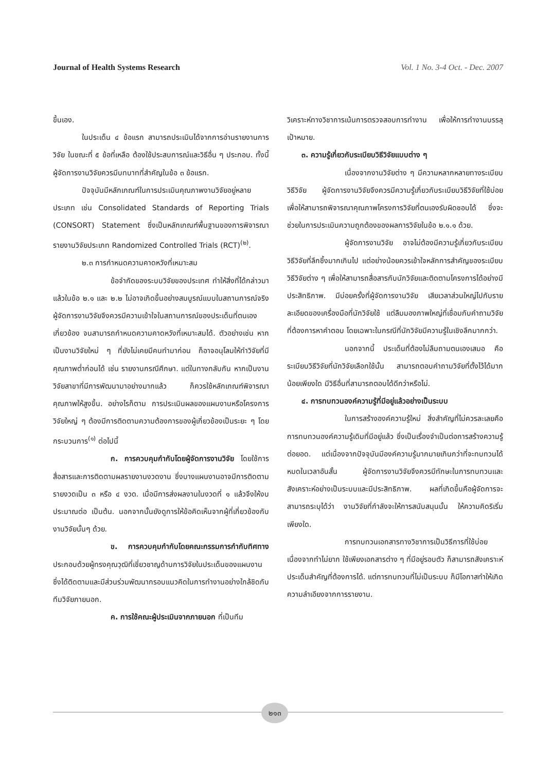Journal of Health Systems Research Vol. 1 No. 3-4 Oct. - Dec. 2007
ขึ้นเอง.
ในประเด็น ๔ ข้อแรก สามารถประเมินได้จากการอ่านรายงานการวิจัย ในขณะที่ ๕ ข้อที่เหลือ ต้องใช้ประสบการณ์และวิธีอื่น ๆ ประกอบ. ทั้งนี้ ผู้จัดการงานวิจัยควรมีบทบาทที่สำคัญในข้อ ๓ ข้อแรก.
ปัจจุบันมีหลักเกณฑ์ในการประเมินคุณภาพงานวิจัยอยู่หลายประเภท เช่น Consolidated Standards of Reporting Trials (CONSORT) Statement ซึ่งเป็นหลักเกณฑ์พื้นฐานของการพิจารณารายงานวิจัยประเภท Randomized Controlled Trials (RCT)<sup>(๒)</sup>.
๒.๓ การกำหนดความคาดหวังที่เหมาะสม
ข้อจำกัดของระบบวิจัยของประเทศ ทำให้สิ่งที่ได้กล่าวมาแล้วในข้อ ๒.๑ และ ๒.๒ ไม่อาจเกิดขึ้นอย่างสมบูรณ์แบบในสถานการณ์จริง ผู้จัดการงานวิจัยจึงควรมีความเข้าใจในสถานการณ์ของประเด็นที่ตนเองเกี่ยวข้อง จนสามารถกำหนดความคาดหวังที่เหมาะสมได้. ตัวอย่างเช่น หากเป็นงานวิจัยใหม่ ๆ ที่ยังไม่เคยมีคนทำมาก่อน ก็อาจอนุโลมให้ทำวิจัยที่มีคุณภาพต่ำก่อนได้ เช่น รายงานกรณีศึกษา. แต่ในทางกลับกัน หากเป็นงานวิจัยสาขาที่มีการพัฒนามาอย่างมากแล้ว ก็ควรใช้หลักเกณฑ์พิจารณาคุณภาพให้สูงขึ้น. อย่างไรก็ตาม การประเมินผลของแผนงานหรือโครงการวิจัยใหญ่ ๆ ต้องมีการติดตามความต้องการของผู้เกี่ยวข้องเป็นระยะ ๆ โดยกระบวนการ<sup>(๑)</sup> ต่อไปนี้
ก. การควบคุมกำกับโดยผู้จัดการงานวิจัย โดยใช้การสื่อสารและการติดตามผลรายงานงวดงาน ซึ่งบางแผนงานอาจมีการติดตามรายงวดเป็น ๓ หรือ ๔ งวด. เมื่อมีการส่งผลงานในงวดที่ ๑ แล้วจึงให้งบประมาณต่อ เป็นต้น. นอกจากนั้นยังดูการให้ข้อคิดเห็นจากผู้ที่เกี่ยวข้องกับงานวิจัยนั้นๆ ด้วย.
ข. การควบคุมกำกับโดยคณะกรรมการกำกับทิศทาง ประกอบด้วยผู้ทรงคุณวุฒิที่เชี่ยวชาญด้านการวิจัยในประเด็นของแผนงาน ซึ่งได้ติดตามและมีส่วนร่วมพัฒนากรอบแนวคิดในการทำงานอย่างใกล้ชิดกับทีมวิจัยภายนอก.
ค. การใช้คณะผู้ประเมินจากภายนอก ที่เป็นทีม
วิเคราะห์ทางวิชาการเน้นการตรวจสอบการทำงาน เพื่อให้การทำงานบรรลุเป้าหมาย.
๓. ความรู้เกี่ยวกับระเบียบวิธีวิจัยแบบต่าง ๆ
เนื่องจากงานวิจัยต่าง ๆ มีความหลากหลายทางระเบียบวิธีวิจัย ผู้จัดการงานวิจัยจึงควรมีความรู้เกี่ยวกับระเบียบวิธีวิจัยที่ใช้บ่อย เพื่อให้สามารถพิจารณาคุณภาพโครงการวิจัยที่ตนเองรับผิดชอบได้ ซึ่งจะช่วยในการประเมินความถูกต้องของผลการวิจัยในข้อ ๒.๑.๑ ด้วย.
ผู้จัดการงานวิจัย อาจไม่ต้องมีความรู้เกี่ยวกับระเบียบวิธีวิจัยที่ลึกซึ้งมากเกินไป แต่อย่างน้อยควรเข้าใจหลักการสำคัญของระเบียบวิธีวิจัยต่าง ๆ เพื่อให้สามารถสื่อสารกับนักวิจัยและติดตามโครงการได้อย่างมีประสิทธิภาพ. มีบ่อยครั้งที่ผู้จัดการงานวิจัย เสียเวลาส่วนใหญ่ไปกับรายละเอียดของเครื่องมือที่นักวิจัยใช้ แต่ลืมมองภาพใหญ่ที่เชื่อมกับคำถามวิจัยที่ต้องการหาคำตอบ โดยเฉพาะในกรณีที่นักวิจัยมีความรู้ในเชิงลึกมากกว่า.
นอกจากนี้ ประเด็นที่ต้องไม่ลืมถามตนเองเสมอ คือระเบียบวิธีวิจัยที่นักวิจัยเลือกใช้นั้น สามารถตอบคำถามวิจัยที่ตั้งไว้ได้มากน้อยเพียงใด มีวิธีอื่นที่สามารถตอบได้ดีกว่าหรือไม่.
๔. การทบทวนองค์ความรู้ที่มีอยู่แล้วอย่างเป็นระบบ
ในการสร้างองค์ความรู้ใหม่ สิ่งสำคัญที่ไม่ควรละเลยคือการทบทวนองค์ความรู้เดิมที่มีอยู่แล้ว ซึ่งเป็นเรื่องจำเป็นต่อการสร้างความรู้ต่อยอด. แต่เนื่องจากปัจจุบันมีองค์ความรู้มากมายเกินกว่าที่จะทบทวนได้หมดในเวลาอันสั้น ผู้จัดการงานวิจัยจึงควรมีทักษะในการทบทวนและสังเคราะห์อย่างเป็นระบบและมีประสิทธิภาพ. ผลที่เกิดขึ้นคือผู้จัดการจะสามารถระบุได้ว่า งานวิจัยที่กำลังจะให้การสนับสนุนนั้น ให้ความคิดริเริ่มเพียงใด.
การทบทวนเอกสารทางวิชาการเป็นวิธีการที่ใช้บ่อยเนื่องจากทำไม่ยาก ใช้เพียงเอกสารต่าง ๆ ที่มีอยู่รอบตัว ก็สามารถสังเคราะห์ประเด็นสำคัญที่ต้องการได้. แต่การทบทวนที่ไม่เป็นระบบ ก็มีโอกาสทำให้เกิดความลำเอียงจากการรายงาน.
๒๑๓